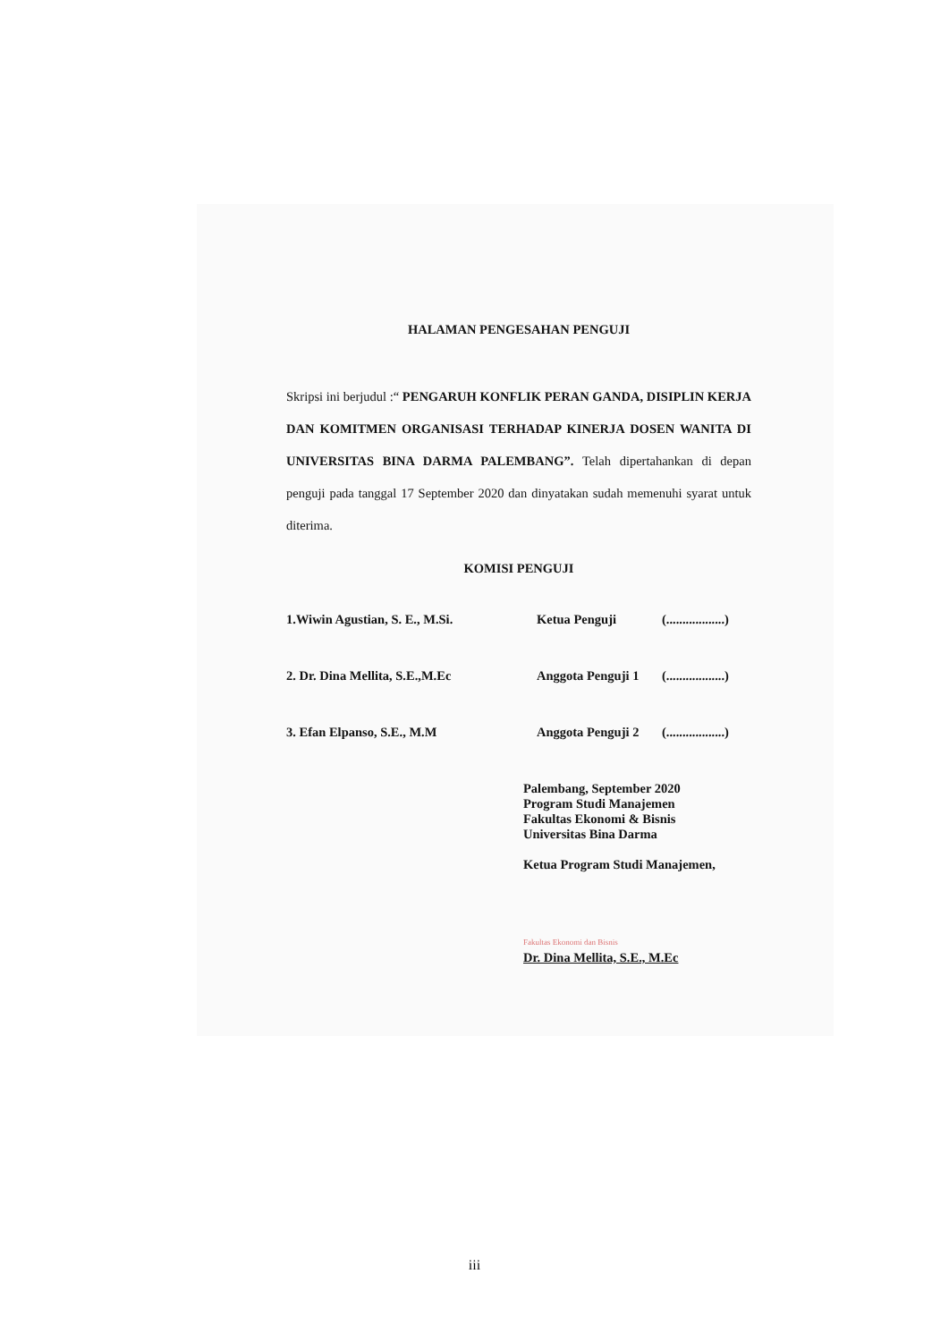HALAMAN PENGESAHAN PENGUJI
Skripsi ini berjudul :“ PENGARUH KONFLIK PERAN GANDA, DISIPLIN KERJA DAN KOMITMEN ORGANISASI TERHADAP KINERJA DOSEN WANITA DI UNIVERSITAS BINA DARMA PALEMBANG”. Telah dipertahankan di depan penguji pada tanggal 17 September 2020 dan dinyatakan sudah memenuhi syarat untuk diterima.
KOMISI PENGUJI
1.Wiwin Agustian, S. E., M.Si. Ketua Penguji (..................)
2. Dr. Dina Mellita, S.E.,M.Ec Anggota Penguji 1
(..................)
3. Efan Elpanso, S.E., M.M Anggota Penguji 2
(..................)
Palembang, September 2020
Program Studi Manajemen
Fakultas Ekonomi & Bisnis
Universitas Bina Darma
Ketua Program Studi Manajemen,
Fakultas Ekonomi dan Bisnis
Dr. Dina Mellita, S.E., M.Ec
iii